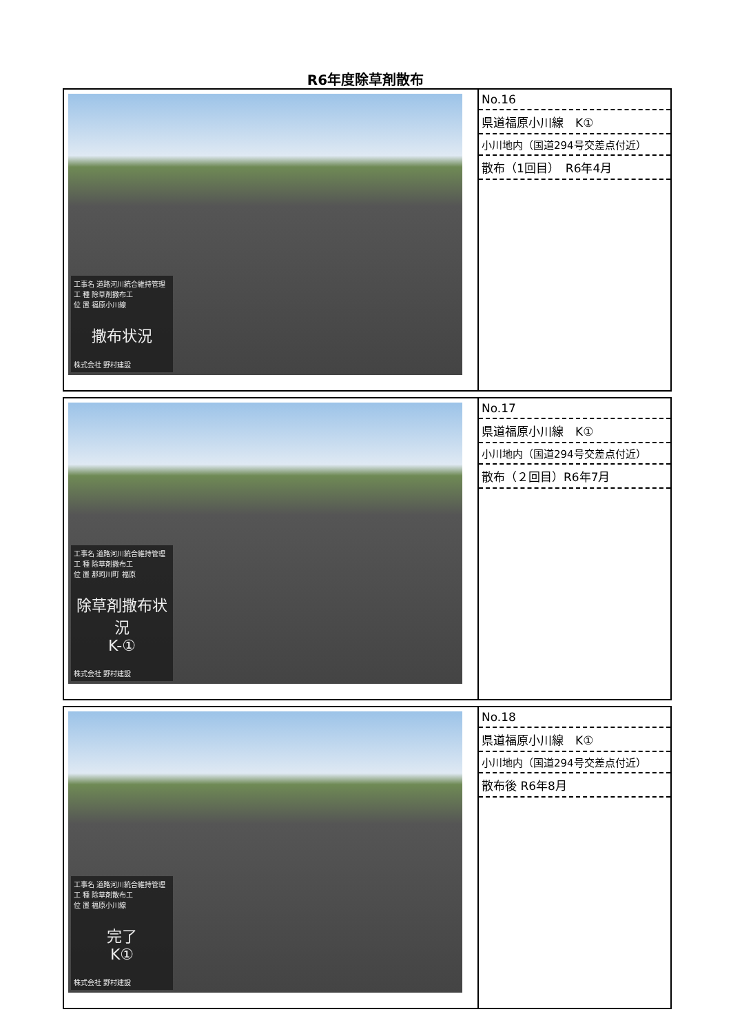R6年度除草剤散布
| 工事名 道路河川統合維持管理 工 種 除草剤撒布工 位 置 福原小川線 撒布状況 株式会社 野村建設 | No.16 県道福原小川線 K① 小川地内（国道294号交差点付近） 散布（1回目） R6年4月 |
| 工事名 道路河川統合維持管理 工 種 除草剤撒布工 位 置 那珂川町 福原 除草剤撒布状況 K-① 株式会社 野村建設 | No.17 県道福原小川線 K① 小川地内（国道294号交差点付近） 散布（２回目）R6年7月 |
| 工事名 道路河川統合維持管理 工 種 除草剤散布工 位 置 福原小川線 完了 K① 株式会社 野村建設 | No.18 県道福原小川線 K① 小川地内（国道294号交差点付近） 散布後 R6年8月 |